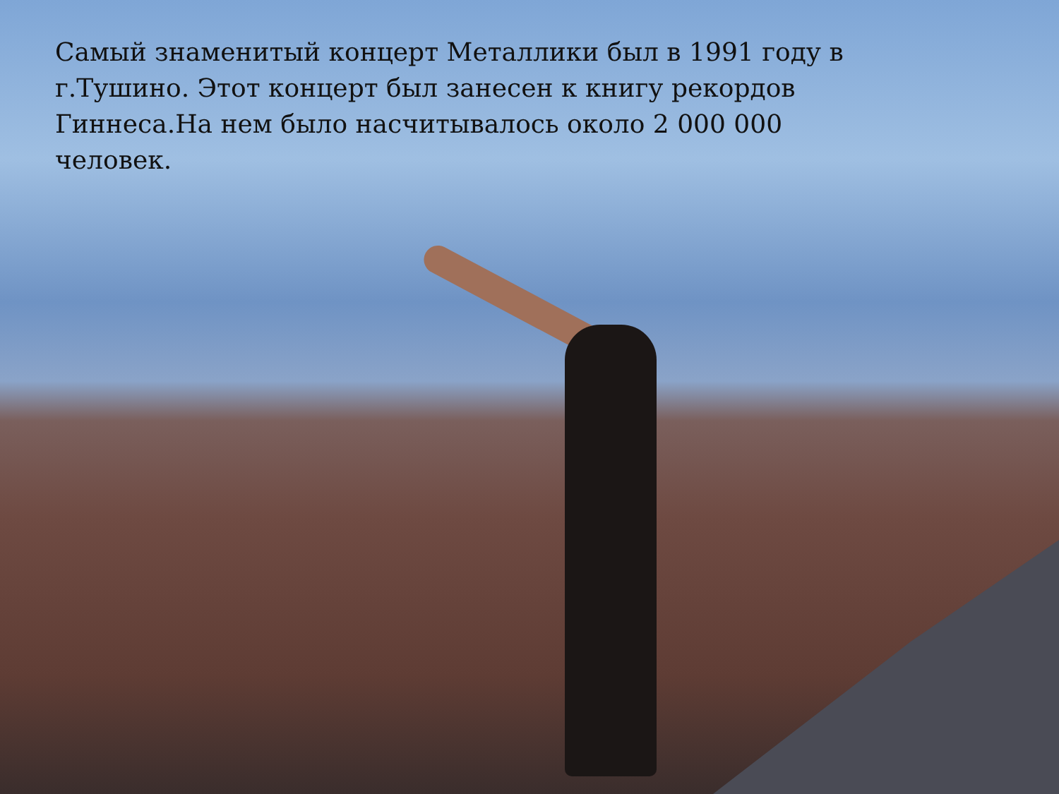Самый знаменитый концерт Металлики был в 1991 году в г.Тушино. Этот концерт был занесен к книгу рекордов Гиннеса.На нем было насчитывалось около 2 000 000 человек.